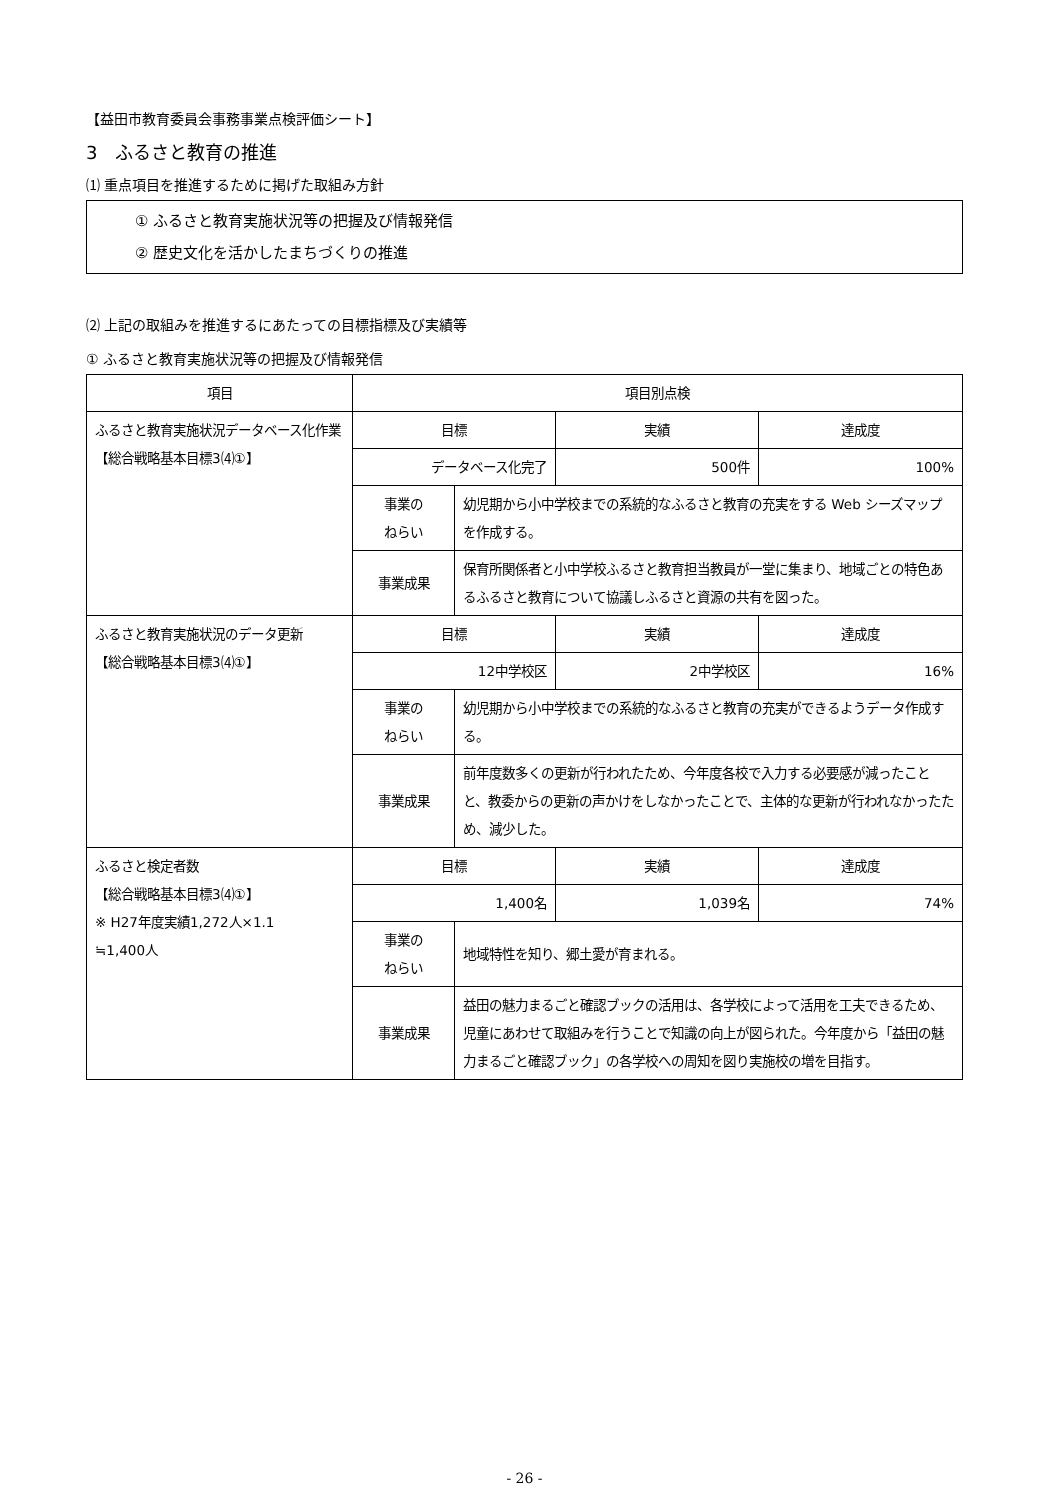【益田市教育委員会事務事業点検評価シート】
3　ふるさと教育の推進
⑴ 重点項目を推進するために掲げた取組み方針
① ふるさと教育実施状況等の把握及び情報発信
② 歴史文化を活かしたまちづくりの推進
⑵ 上記の取組みを推進するにあたっての目標指標及び実績等
① ふるさと教育実施状況等の把握及び情報発信
| 項目 | 項目別点検 | | | |
| --- | --- | --- | --- | --- |
| ふるさと教育実施状況データベース化作業 【総合戦略基本目標3⑷①】 | 目標 | | 実績 | 達成度 |
| | データベース化完了 | | 500件 | 100% |
| | 事業の ねらい | 幼児期から小中学校までの系統的なふるさと教育の充実をする Web シーズマップを作成する。 | | |
| | 事業成果 | 保育所関係者と小中学校ふるさと教育担当教員が一堂に集まり、地域ごとの特色あるふるさと教育について協議しふるさと資源の共有を図った。 | | |
| ふるさと教育実施状況のデータ更新 【総合戦略基本目標3⑷①】 | 目標 | | 実績 | 達成度 |
| | 12中学校区 | | 2中学校区 | 16% |
| | 事業の ねらい | 幼児期から小中学校までの系統的なふるさと教育の充実ができるようデータ作成する。 | | |
| | 事業成果 | 前年度数多くの更新が行われたため、今年度各校で入力する必要感が減ったことと、教委からの更新の声かけをしなかったことで、主体的な更新が行われなかったため、減少した。 | | |
| ふるさと検定者数 【総合戦略基本目標3⑷①】 ※ H27年度実績1,272人×1.1 ≒1,400人 | 目標 | | 実績 | 達成度 |
| | 1,400名 | | 1,039名 | 74% |
| | 事業の ねらい | 地域特性を知り、郷土愛が育まれる。 | | |
| | 事業成果 | 益田の魅力まるごと確認ブックの活用は、各学校によって活用を工夫できるため、児童にあわせて取組みを行うことで知識の向上が図られた。今年度から「益田の魅力まるごと確認ブック」の各学校への周知を図り実施校の増を目指す。 | | |
- 26 -